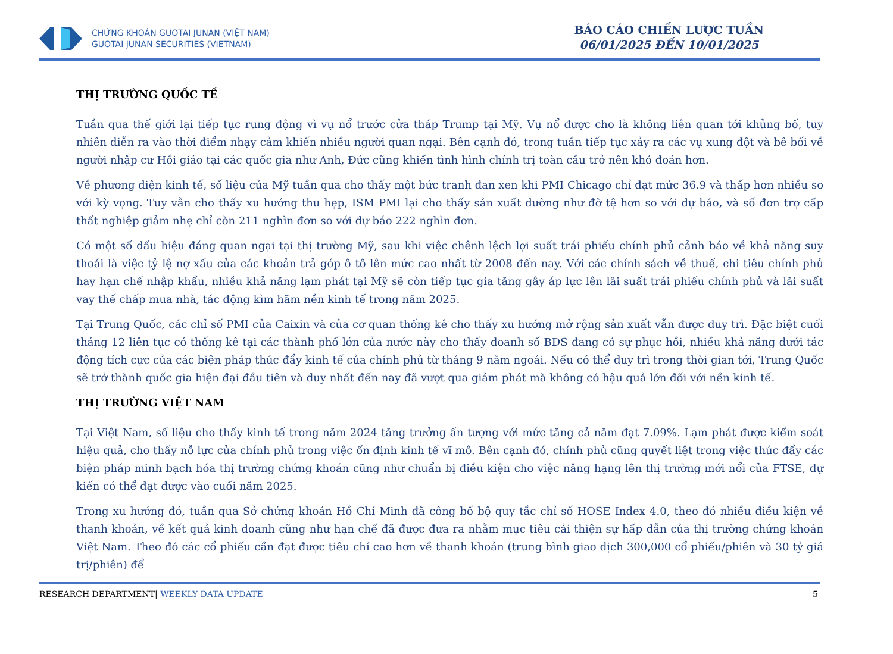CHỨNG KHOÁN GUOTAI JUNAN (VIỆT NAM)
GUOTAI JUNAN SECURITIES (VIETNAM)
BÁO CÁO CHIẾN LƯỢC TUẦN
06/01/2025 ĐẾN 10/01/2025
THỊ TRƯỜNG QUỐC TẾ
Tuần qua thế giới lại tiếp tục rung động vì vụ nổ trước cửa tháp Trump tại Mỹ. Vụ nổ được cho là không liên quan tới khủng bố, tuy nhiên diễn ra vào thời điểm nhạy cảm khiến nhiều người quan ngại. Bên cạnh đó, trong tuần tiếp tục xảy ra các vụ xung đột và bê bối về người nhập cư Hồi giáo tại các quốc gia như Anh, Đức cũng khiến tình hình chính trị toàn cầu trở nên khó đoán hơn.
Về phương diện kinh tế, số liệu của Mỹ tuần qua cho thấy một bức tranh đan xen khi PMI Chicago chỉ đạt mức 36.9 và thấp hơn nhiều so với kỳ vọng. Tuy vẫn cho thấy xu hướng thu hẹp, ISM PMI lại cho thấy sản xuất dường như đỡ tệ hơn so với dự báo, và số đơn trợ cấp thất nghiệp giảm nhẹ chỉ còn 211 nghìn đơn so với dự báo 222 nghìn đơn.
Có một số dấu hiệu đáng quan ngại tại thị trường Mỹ, sau khi việc chênh lệch lợi suất trái phiếu chính phủ cảnh báo về khả năng suy thoái là việc tỷ lệ nợ xấu của các khoản trả góp ô tô lên mức cao nhất từ 2008 đến nay. Với các chính sách về thuế, chi tiêu chính phủ hay hạn chế nhập khẩu, nhiều khả năng lạm phát tại Mỹ sẽ còn tiếp tục gia tăng gây áp lực lên lãi suất trái phiếu chính phủ và lãi suất vay thế chấp mua nhà, tác động kìm hãm nền kinh tế trong năm 2025.
Tại Trung Quốc, các chỉ số PMI của Caixin và của cơ quan thống kê cho thấy xu hướng mở rộng sản xuất vẫn được duy trì. Đặc biệt cuối tháng 12 liên tục có thống kê tại các thành phố lớn của nước này cho thấy doanh số BDS đang có sự phục hồi, nhiều khả năng dưới tác động tích cực của các biện pháp thúc đẩy kinh tế của chính phủ từ tháng 9 năm ngoái. Nếu có thể duy trì trong thời gian tới, Trung Quốc sẽ trở thành quốc gia hiện đại đầu tiên và duy nhất đến nay đã vượt qua giảm phát mà không có hậu quả lớn đối với nền kinh tế.
THỊ TRƯỜNG VIỆT NAM
Tại Việt Nam, số liệu cho thấy kinh tế trong năm 2024 tăng trưởng ấn tượng với mức tăng cả năm đạt 7.09%. Lạm phát được kiểm soát hiệu quả, cho thấy nỗ lực của chính phủ trong việc ổn định kinh tế vĩ mô. Bên cạnh đó, chính phủ cũng quyết liệt trong việc thúc đẩy các biện pháp minh bạch hóa thị trường chứng khoán cũng như chuẩn bị điều kiện cho việc nâng hạng lên thị trường mới nổi của FTSE, dự kiến có thể đạt được vào cuối năm 2025.
Trong xu hướng đó, tuần qua Sở chứng khoán Hồ Chí Minh đã công bố bộ quy tắc chỉ số HOSE Index 4.0, theo đó nhiều điều kiện về thanh khoản, về kết quả kinh doanh cũng như hạn chế đã được đưa ra nhằm mục tiêu cải thiện sự hấp dẫn của thị trường chứng khoán Việt Nam. Theo đó các cổ phiếu cần đạt được tiêu chí cao hơn về thanh khoản (trung bình giao dịch 300,000 cổ phiếu/phiên và 30 tỷ giá trị/phiên) để
RESEARCH DEPARTMENT| WEEKLY DATA UPDATE 5